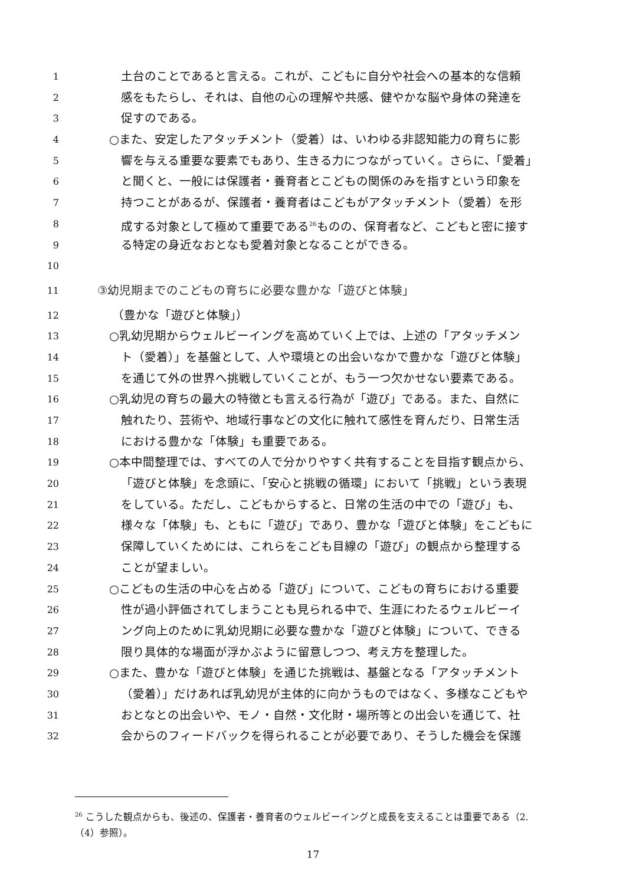1 土台のことであると言える。これが、こどもに自分や社会への基本的な信頼
2 感をもたらし、それは、自他の心の理解や共感、健やかな脳や身体の発達を
3 促すのである。
4 ○また、安定したアタッチメント（愛着）は、いわゆる非認知能力の育ちに影
5 響を与える重要な要素でもあり、生きる力につながっていく。さらに、「愛着」
6 と聞くと、一般には保護者・養育者とこどもの関係のみを指すという印象を
7 持つことがあるが、保護者・養育者はこどもがアタッチメント（愛着）を形
8 成する対象として極めて重要である<sup>26</sup>ものの、保育者など、こどもと密に接す
9 る特定の身近なおとなも愛着対象となることができる。
10
11 ③幼児期までのこどもの育ちに必要な豊かな「遊びと体験」
12 （豊かな「遊びと体験」）
13 ○乳幼児期からウェルビーイングを高めていく上では、上述の「アタッチメン
14 ト（愛着）」を基盤として、人や環境との出会いなかで豊かな「遊びと体験」
15 を通じて外の世界へ挑戦していくことが、もう一つ欠かせない要素である。
16 ○乳幼児の育ちの最大の特徴とも言える行為が「遊び」である。また、自然に
17 触れたり、芸術や、地域行事などの文化に触れて感性を育んだり、日常生活
18 における豊かな「体験」も重要である。
19 ○本中間整理では、すべての人で分かりやすく共有することを目指す観点から、
20 「遊びと体験」を念頭に、「安心と挑戦の循環」において「挑戦」という表現
21 をしている。ただし、こどもからすると、日常の生活の中での「遊び」も、
22 様々な「体験」も、ともに「遊び」であり、豊かな「遊びと体験」をこどもに
23 保障していくためには、これらをこども目線の「遊び」の観点から整理する
24 ことが望ましい。
25 ○こどもの生活の中心を占める「遊び」について、こどもの育ちにおける重要
26 性が過小評価されてしまうことも見られる中で、生涯にわたるウェルビーイ
27 ング向上のために乳幼児期に必要な豊かな「遊びと体験」について、できる
28 限り具体的な場面が浮かぶように留意しつつ、考え方を整理した。
29 ○また、豊かな「遊びと体験」を通じた挑戦は、基盤となる「アタッチメント
30 （愛着）」だけあれば乳幼児が主体的に向かうものではなく、多様なこどもや
31 おとなとの出会いや、モノ・自然・文化財・場所等との出会いを通じて、社
32 会からのフィードバックを得られることが必要であり、そうした機会を保護
<sup>26</sup> こうした観点からも、後述の、保護者・養育者のウェルビーイングと成長を支えることは重要である（2.（4）参照）。
17